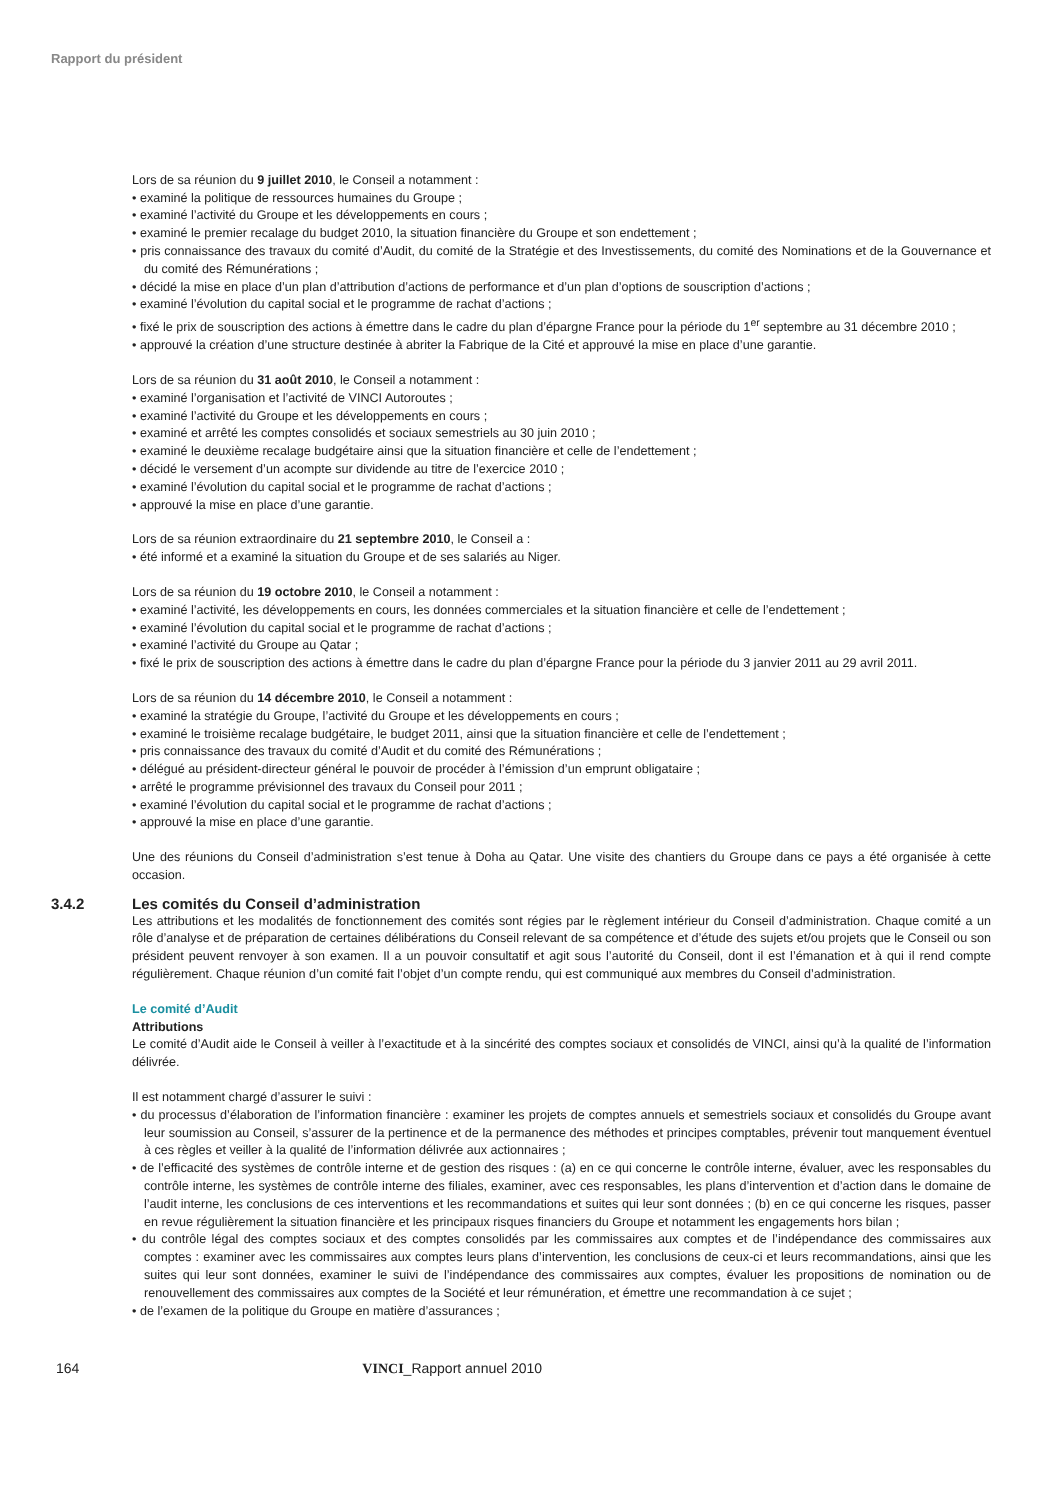Rapport du président
Lors de sa réunion du 9 juillet 2010, le Conseil a notamment :
• examiné la politique de ressources humaines du Groupe ;
• examiné l’activité du Groupe et les développements en cours ;
• examiné le premier recalage du budget 2010, la situation financière du Groupe et son endettement ;
• pris connaissance des travaux du comité d’Audit, du comité de la Stratégie et des Investissements, du comité des Nominations et de la Gouvernance et du comité des Rémunérations ;
• décidé la mise en place d’un plan d’attribution d’actions de performance et d’un plan d’options de souscription d’actions ;
• examiné l’évolution du capital social et le programme de rachat d’actions ;
• fixé le prix de souscription des actions à émettre dans le cadre du plan d’épargne France pour la période du 1<sup>er</sup> septembre au 31 décembre 2010 ;
• approuvé la création d’une structure destinée à abriter la Fabrique de la Cité et approuvé la mise en place d’une garantie.
Lors de sa réunion du 31 août 2010, le Conseil a notamment :
• examiné l’organisation et l’activité de VINCI Autoroutes ;
• examiné l’activité du Groupe et les développements en cours ;
• examiné et arrêté les comptes consolidés et sociaux semestriels au 30 juin 2010 ;
• examiné le deuxième recalage budgétaire ainsi que la situation financière et celle de l’endettement ;
• décidé le versement d’un acompte sur dividende au titre de l’exercice 2010 ;
• examiné l’évolution du capital social et le programme de rachat d’actions ;
• approuvé la mise en place d’une garantie.
Lors de sa réunion extraordinaire du 21 septembre 2010, le Conseil a :
• été informé et a examiné la situation du Groupe et de ses salariés au Niger.
Lors de sa réunion du 19 octobre 2010, le Conseil a notamment :
• examiné l’activité, les développements en cours, les données commerciales et la situation financière et celle de l’endettement ;
• examiné l’évolution du capital social et le programme de rachat d’actions ;
• examiné l’activité du Groupe au Qatar ;
• fixé le prix de souscription des actions à émettre dans le cadre du plan d’épargne France pour la période du 3 janvier 2011 au 29 avril 2011.
Lors de sa réunion du 14 décembre 2010, le Conseil a notamment :
• examiné la stratégie du Groupe, l’activité du Groupe et les développements en cours ;
• examiné le troisième recalage budgétaire, le budget 2011, ainsi que la situation financière et celle de l’endettement ;
• pris connaissance des travaux du comité d’Audit et du comité des Rémunérations ;
• délégué au président-directeur général le pouvoir de procéder à l’émission d’un emprunt obligataire ;
• arrêté le programme prévisionnel des travaux du Conseil pour 2011 ;
• examiné l’évolution du capital social et le programme de rachat d’actions ;
• approuvé la mise en place d’une garantie.
Une des réunions du Conseil d’administration s’est tenue à Doha au Qatar. Une visite des chantiers du Groupe dans ce pays a été organisée à cette occasion.
3.4.2 Les comités du Conseil d’administration
Les attributions et les modalités de fonctionnement des comités sont régies par le règlement intérieur du Conseil d’administration. Chaque comité a un rôle d’analyse et de préparation de certaines délibérations du Conseil relevant de sa compétence et d’étude des sujets et/ou projets que le Conseil ou son président peuvent renvoyer à son examen. Il a un pouvoir consultatif et agit sous l’autorité du Conseil, dont il est l’émanation et à qui il rend compte régulièrement. Chaque réunion d’un comité fait l’objet d’un compte rendu, qui est communiqué aux membres du Conseil d’administration.
Le comité d’Audit
Attributions
Le comité d’Audit aide le Conseil à veiller à l’exactitude et à la sincérité des comptes sociaux et consolidés de VINCI, ainsi qu’à la qualité de l’information délivrée.
Il est notamment chargé d’assurer le suivi :
• du processus d’élaboration de l’information financière : examiner les projets de comptes annuels et semestriels sociaux et consolidés du Groupe avant leur soumission au Conseil, s’assurer de la pertinence et de la permanence des méthodes et principes comptables, prévenir tout manquement éventuel à ces règles et veiller à la qualité de l’information délivrée aux actionnaires ;
• de l’efficacité des systèmes de contrôle interne et de gestion des risques : (a) en ce qui concerne le contrôle interne, évaluer, avec les responsables du contrôle interne, les systèmes de contrôle interne des filiales, examiner, avec ces responsables, les plans d’intervention et d’action dans le domaine de l’audit interne, les conclusions de ces interventions et les recommandations et suites qui leur sont données ; (b) en ce qui concerne les risques, passer en revue régulièrement la situation financière et les principaux risques financiers du Groupe et notamment les engagements hors bilan ;
• du contrôle légal des comptes sociaux et des comptes consolidés par les commissaires aux comptes et de l’indépendance des commissaires aux comptes : examiner avec les commissaires aux comptes leurs plans d’intervention, les conclusions de ceux-ci et leurs recommandations, ainsi que les suites qui leur sont données, examiner le suivi de l’indépendance des commissaires aux comptes, évaluer les propositions de nomination ou de renouvellement des commissaires aux comptes de la Société et leur rémunération, et émettre une recommandation à ce sujet ;
• de l’examen de la politique du Groupe en matière d’assurances ;
164 VINCI_Rapport annuel 2010